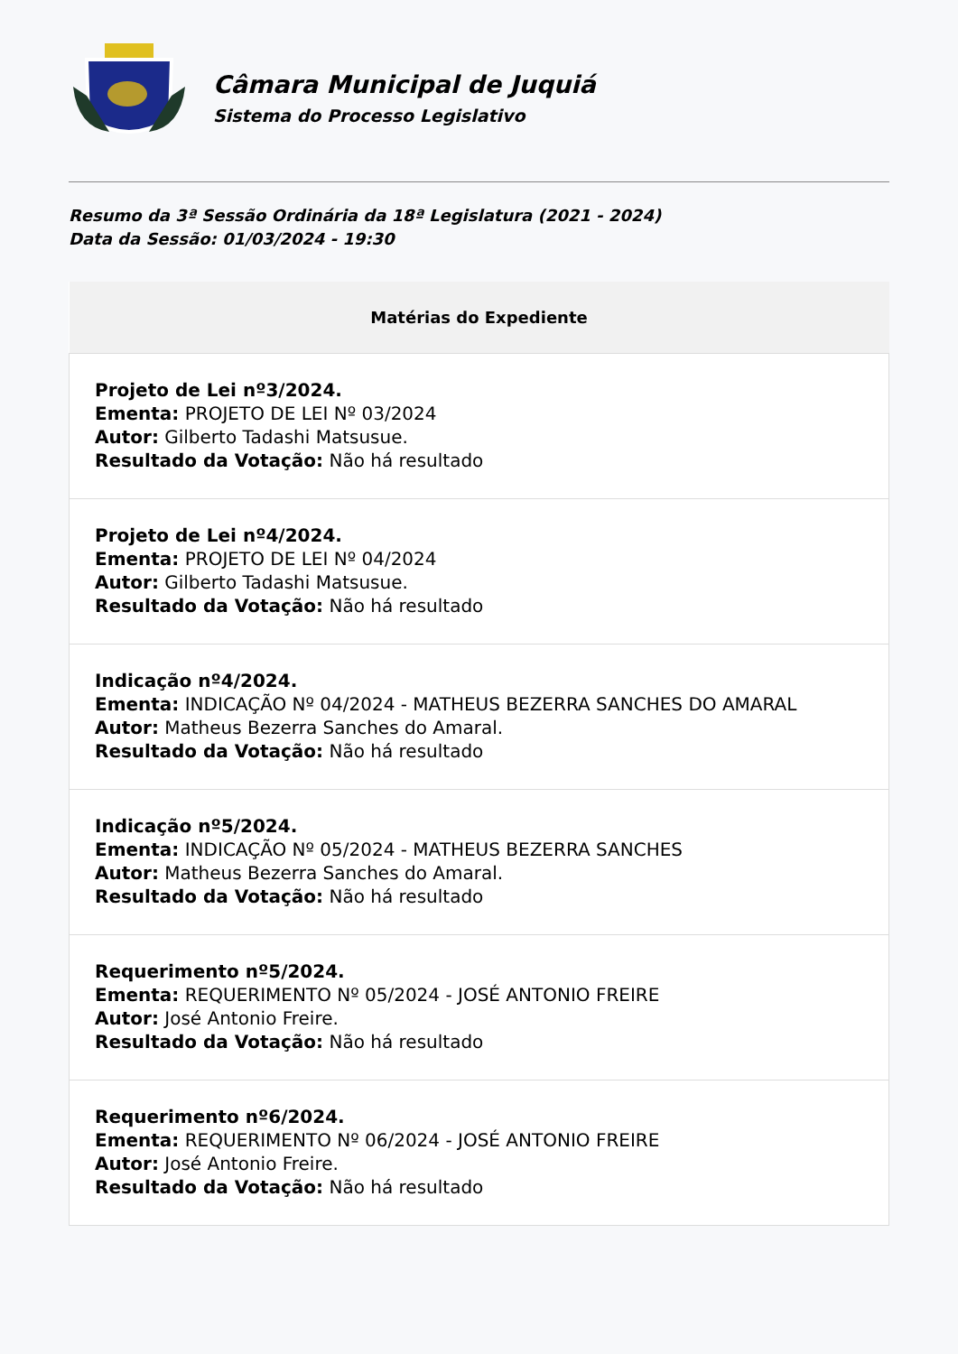Câmara Municipal de Juquiá
Sistema do Processo Legislativo
Resumo da 3ª Sessão Ordinária da 18ª Legislatura (2021 - 2024)
Data da Sessão: 01/03/2024 - 19:30
| Matérias do Expediente |
| --- |
| Projeto de Lei nº3/2024. Ementa: PROJETO DE LEI Nº 03/2024 Autor: Gilberto Tadashi Matsusue. Resultado da Votação: Não há resultado |
| Projeto de Lei nº4/2024. Ementa: PROJETO DE LEI Nº 04/2024 Autor: Gilberto Tadashi Matsusue. Resultado da Votação: Não há resultado |
| Indicação nº4/2024. Ementa: INDICAÇÃO Nº 04/2024 - MATHEUS BEZERRA SANCHES DO AMARAL Autor: Matheus Bezerra Sanches do Amaral. Resultado da Votação: Não há resultado |
| Indicação nº5/2024. Ementa: INDICAÇÃO Nº 05/2024 - MATHEUS BEZERRA SANCHES Autor: Matheus Bezerra Sanches do Amaral. Resultado da Votação: Não há resultado |
| Requerimento nº5/2024. Ementa: REQUERIMENTO Nº 05/2024 - JOSÉ ANTONIO FREIRE Autor: José Antonio Freire. Resultado da Votação: Não há resultado |
| Requerimento nº6/2024. Ementa: REQUERIMENTO Nº 06/2024 - JOSÉ ANTONIO FREIRE Autor: José Antonio Freire. Resultado da Votação: Não há resultado |